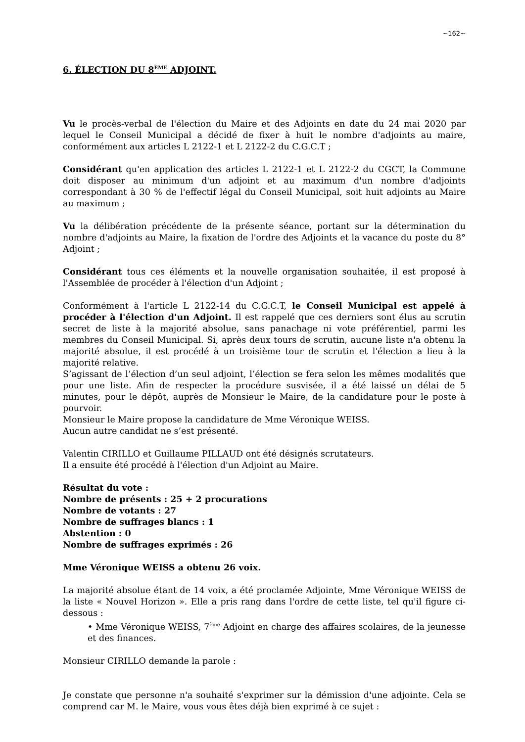~162~
6. ÉLECTION DU 8<sup>ÈME</sup> ADJOINT.
Vu le procès-verbal de l'élection du Maire et des Adjoints en date du 24 mai 2020 par lequel le Conseil Municipal a décidé de fixer à huit le nombre d'adjoints au maire, conformément aux articles L 2122-1 et L 2122-2 du C.G.C.T ;
Considérant qu'en application des articles L 2122-1 et L 2122-2 du CGCT, la Commune doit disposer au minimum d'un adjoint et au maximum d'un nombre d'adjoints correspondant à 30 % de l'effectif légal du Conseil Municipal, soit huit adjoints au Maire au maximum ;
Vu la délibération précédente de la présente séance, portant sur la détermination du nombre d'adjoints au Maire, la fixation de l'ordre des Adjoints et la vacance du poste du 8° Adjoint ;
Considérant tous ces éléments et la nouvelle organisation souhaitée, il est proposé à l'Assemblée de procéder à l'élection d'un Adjoint ;
Conformément à l'article L 2122-14 du C.G.C.T, le Conseil Municipal est appelé à procéder à l'élection d'un Adjoint. Il est rappelé que ces derniers sont élus au scrutin secret de liste à la majorité absolue, sans panachage ni vote préférentiel, parmi les membres du Conseil Municipal. Si, après deux tours de scrutin, aucune liste n'a obtenu la majorité absolue, il est procédé à un troisième tour de scrutin et l'élection a lieu à la majorité relative.
S’agissant de l’élection d’un seul adjoint, l’élection se fera selon les mêmes modalités que pour une liste. Afin de respecter la procédure susvisée, il a été laissé un délai de 5 minutes, pour le dépôt, auprès de Monsieur le Maire, de la candidature pour le poste à pourvoir.
Monsieur le Maire propose la candidature de Mme Véronique WEISS.
Aucun autre candidat ne s’est présenté.
Valentin CIRILLO et Guillaume PILLAUD ont été désignés scrutateurs.
Il a ensuite été procédé à l'élection d'un Adjoint au Maire.
Résultat du vote :
Nombre de présents : 25 + 2 procurations
Nombre de votants : 27
Nombre de suffrages blancs : 1
Abstention : 0
Nombre de suffrages exprimés : 26
Mme Véronique WEISS a obtenu 26 voix.
La majorité absolue étant de 14 voix, a été proclamée Adjointe, Mme Véronique WEISS de la liste « Nouvel Horizon ». Elle a pris rang dans l'ordre de cette liste, tel qu'il figure ci-dessous :
• Mme Véronique WEISS, 7<sup>ème</sup> Adjoint en charge des affaires scolaires, de la jeunesse et des finances.
Monsieur CIRILLO demande la parole :
Je constate que personne n'a souhaité s'exprimer sur la démission d'une adjointe. Cela se comprend car M. le Maire, vous vous êtes déjà bien exprimé à ce sujet :